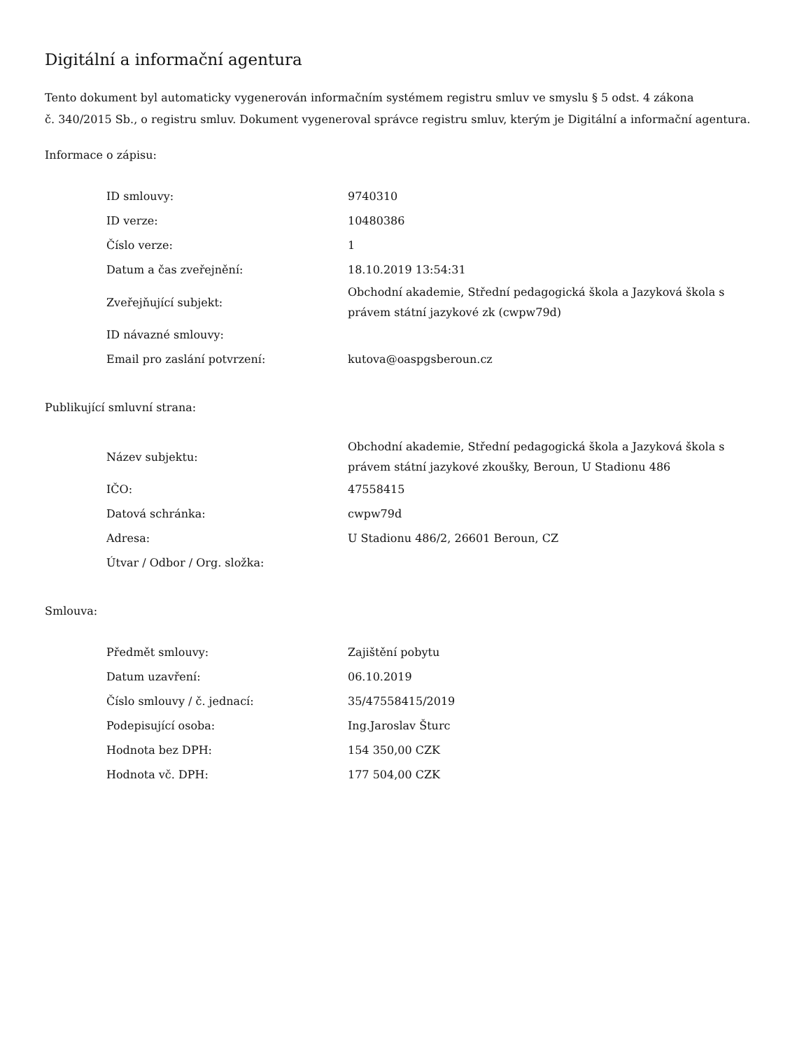Digitální a informační agentura
Tento dokument byl automaticky vygenerován informačním systémem registru smluv ve smyslu § 5 odst. 4 zákona
č. 340/2015 Sb., o registru smluv. Dokument vygeneroval správce registru smluv, kterým je Digitální a informační agentura.
Informace o zápisu:
| ID smlouvy: | 9740310 |
| ID verze: | 10480386 |
| Číslo verze: | 1 |
| Datum a čas zveřejnění: | 18.10.2019 13:54:31 |
| Zveřejňující subjekt: | Obchodní akademie, Střední pedagogická škola a Jazyková škola s právem státní jazykové zk (cwpw79d) |
| ID návazné smlouvy: | |
| Email pro zaslání potvrzení: | kutova@oaspgsberoun.cz |
Publikující smluvní strana:
| Název subjektu: | Obchodní akademie, Střední pedagogická škola a Jazyková škola s právem státní jazykové zkoušky, Beroun, U Stadionu 486 |
| IČO: | 47558415 |
| Datová schránka: | cwpw79d |
| Adresa: | U Stadionu 486/2, 26601 Beroun, CZ |
| Útvar / Odbor / Org. složka: | |
Smlouva:
| Předmět smlouvy: | Zajištění pobytu |
| Datum uzavření: | 06.10.2019 |
| Číslo smlouvy / č. jednací: | 35/47558415/2019 |
| Podepisující osoba: | Ing.Jaroslav Šturc |
| Hodnota bez DPH: | 154 350,00 CZK |
| Hodnota vč. DPH: | 177 504,00 CZK |